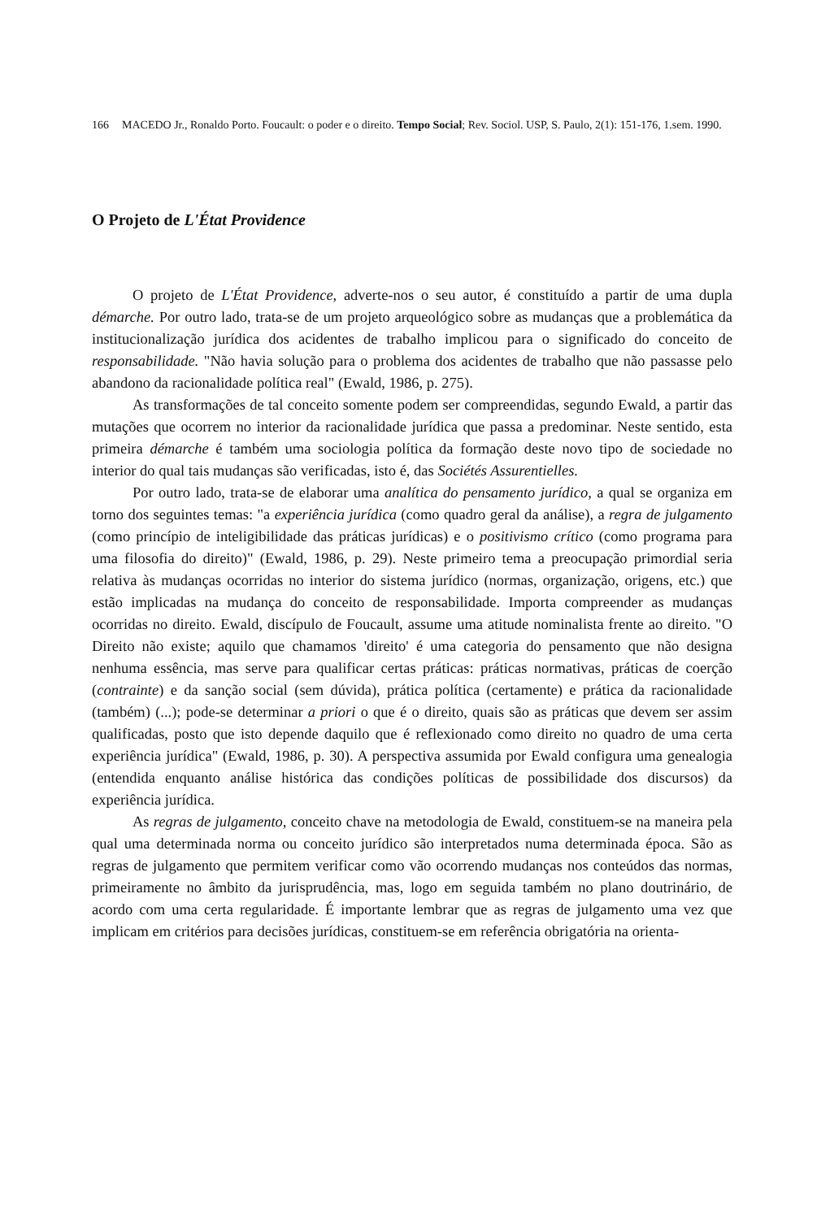166 MACEDO Jr., Ronaldo Porto. Foucault: o poder e o direito. Tempo Social; Rev. Sociol. USP, S. Paulo, 2(1): 151-176, 1.sem. 1990.
O Projeto de L'État Providence
O projeto de L'État Providence, adverte-nos o seu autor, é constituído a partir de uma dupla démarche. Por outro lado, trata-se de um projeto arqueológico sobre as mudanças que a problemática da institucionalização jurídica dos acidentes de trabalho implicou para o significado do conceito de responsabilidade. "Não havia solução para o problema dos acidentes de trabalho que não passasse pelo abandono da racionalidade política real" (Ewald, 1986, p. 275).
As transformações de tal conceito somente podem ser compreendidas, segundo Ewald, a partir das mutações que ocorrem no interior da racionalidade jurídica que passa a predominar. Neste sentido, esta primeira démarche é também uma sociologia política da formação deste novo tipo de sociedade no interior do qual tais mudanças são verificadas, isto é, das Sociétés Assurentielles.
Por outro lado, trata-se de elaborar uma analítica do pensamento jurídico, a qual se organiza em torno dos seguintes temas: "a experiência jurídica (como quadro geral da análise), a regra de julgamento (como princípio de inteligibilidade das práticas jurídicas) e o positivismo crítico (como programa para uma filosofia do direito)" (Ewald, 1986, p. 29). Neste primeiro tema a preocupação primordial seria relativa às mudanças ocorridas no interior do sistema jurídico (normas, organização, origens, etc.) que estão implicadas na mudança do conceito de responsabilidade. Importa compreender as mudanças ocorridas no direito. Ewald, discípulo de Foucault, assume uma atitude nominalista frente ao direito. "O Direito não existe; aquilo que chamamos 'direito' é uma categoria do pensamento que não designa nenhuma essência, mas serve para qualificar certas práticas: práticas normativas, práticas de coerção (contrainte) e da sanção social (sem dúvida), prática política (certamente) e prática da racionalidade (também) (...); pode-se determinar a priori o que é o direito, quais são as práticas que devem ser assim qualificadas, posto que isto depende daquilo que é reflexionado como direito no quadro de uma certa experiência jurídica" (Ewald, 1986, p. 30). A perspectiva assumida por Ewald configura uma genealogia (entendida enquanto análise histórica das condições políticas de possibilidade dos discursos) da experiência jurídica.
As regras de julgamento, conceito chave na metodologia de Ewald, constituem-se na maneira pela qual uma determinada norma ou conceito jurídico são interpretados numa determinada época. São as regras de julgamento que permitem verificar como vão ocorrendo mudanças nos conteúdos das normas, primeiramente no âmbito da jurisprudência, mas, logo em seguida também no plano doutrinário, de acordo com uma certa regularidade. É importante lembrar que as regras de julgamento uma vez que implicam em critérios para decisões jurídicas, constituem-se em referência obrigatória na orienta-